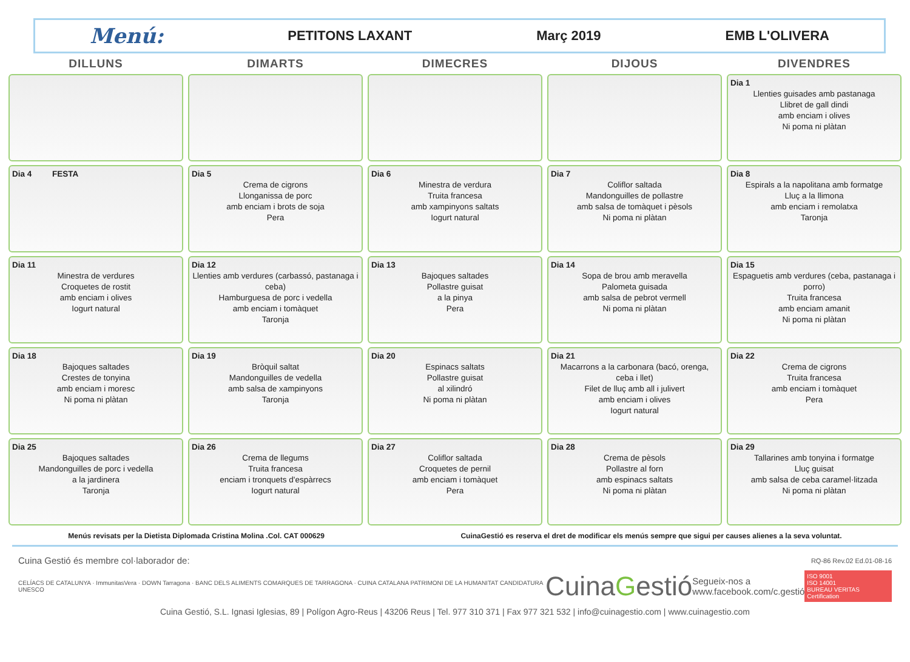Menú: PETITONS LAXANT Març 2019 EMB L'OLIVERA
| DILLUNS | DIMARTS | DIMECRES | DIJOUS | DIVENDRES |
| --- | --- | --- | --- | --- |
| | | | | Dia 1 Llenties guisades amb pastanaga Llibret de gall dindi amb enciam i olives Ni poma ni plàtan |
| Dia 4 FESTA | Dia 5 Crema de cigrons Llonganissa de porc amb enciam i brots de soja Pera | Dia 6 Minestra de verdura Truita francesa amb xampinyons saltats Iogurt natural | Dia 7 Coliflor saltada Mandonguilles de pollastre amb salsa de tomàquet i pèsols Ni poma ni plàtan | Dia 8 Espirals a la napolitana amb formatge Lluç a la llimona amb enciam i remolatxa Taronja |
| Dia 11 Minestra de verdures Croquetes de rostit amb enciam i olives Iogurt natural | Dia 12 Llenties amb verdures (carbassó, pastanaga i ceba) Hamburguesa de porc i vedella amb enciam i tomàquet Taronja | Dia 13 Bajoques saltades Pollastre guisat a la pinya Pera | Dia 14 Sopa de brou amb meravella Palometa guisada amb salsa de pebrot vermell Ni poma ni plàtan | Dia 15 Espaguetis amb verdures (ceba, pastanaga i porro) Truita francesa amb enciam amanit Ni poma ni plàtan |
| Dia 18 Bajoques saltades Crestes de tonyina amb enciam i moresc Ni poma ni plàtan | Dia 19 Bròquil saltat Mandonguilles de vedella amb salsa de xampinyons Taronja | Dia 20 Espinacs saltats Pollastre guisat al xilindró Ni poma ni plàtan | Dia 21 Macarrons a la carbonara (bacó, orenga, ceba i llet) Filet de lluç amb all i julivert amb enciam i olives Iogurt natural | Dia 22 Crema de cigrons Truita francesa amb enciam i tomàquet Pera |
| Dia 25 Bajoques saltades Mandonguilles de porc i vedella a la jardinera Taronja | Dia 26 Crema de llegums Truita francesa enciam i tronquets d'espàrrecs Iogurt natural | Dia 27 Coliflor saltada Croquetes de pernil amb enciam i tomàquet Pera | Dia 28 Crema de pèsols Pollastre al forn amb espinacs saltats Ni poma ni plàtan | Dia 29 Tallarines amb tonyina i formatge Lluç guisat amb salsa de ceba caramel·litzada Ni poma ni plàtan |
Menús revisats per la Dietista Diplomada Cristina Molina .Col. CAT 000629 CuinaGestió es reserva el dret de modificar els menús sempre que sigui per causes alienes a la seva voluntat.
Cuina Gestió és membre col·laborador de: RQ-86 Rev.02 Ed.01-08-16
CELÍACS DE CATALUNYA · ImmunitasVera · DOWN Tarragona · BANC DELS ALIMENTS COMARQUES DE TARRAGONA · CUINA CATALANA PATRIMONI DE LA HUMANITAT CANDIDATURA UNESCO CuinaGestió Segueix-nos a
www.facebook.com/c.gestió ISO 9001
ISO 14001
BUREAU VERITAS Certification
Cuina Gestió, S.L. Ignasi Iglesias, 89 | Polígon Agro-Reus | 43206 Reus | Tel. 977 310 371 | Fax 977 321 532 | info@cuinagestio.com | www.cuinagestio.com